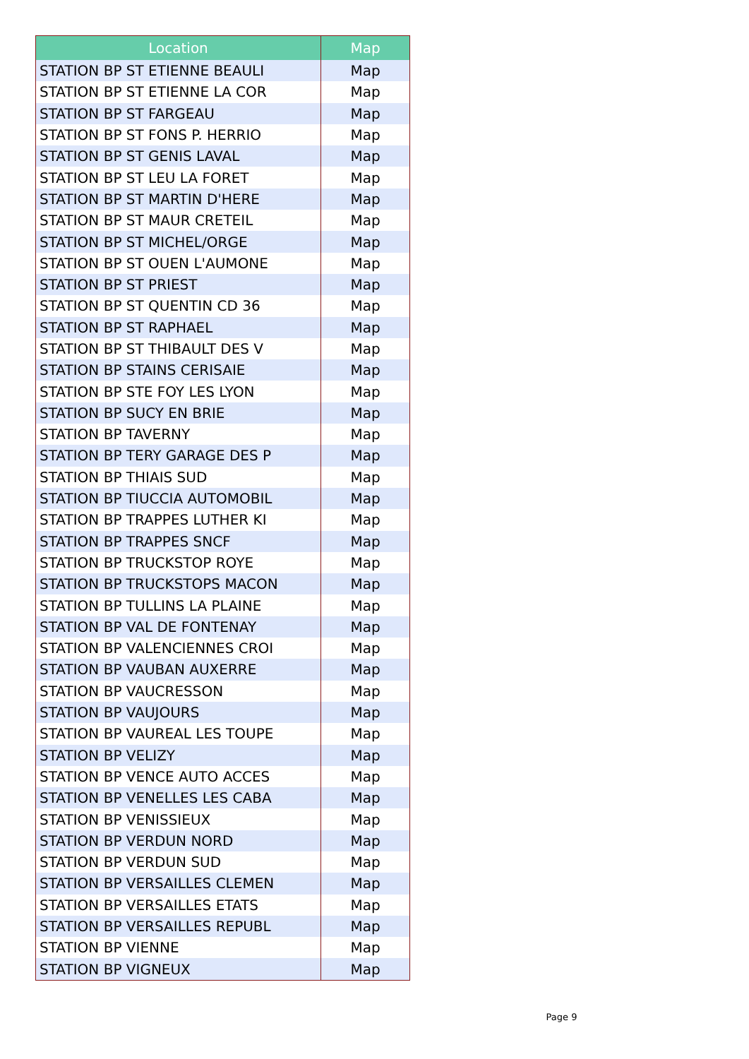| Location | Map |
| --- | --- |
| STATION BP ST ETIENNE BEAULI | Map |
| STATION BP ST ETIENNE LA COR | Map |
| STATION BP ST FARGEAU | Map |
| STATION BP ST FONS P. HERRIO | Map |
| STATION BP ST GENIS LAVAL | Map |
| STATION BP ST LEU LA FORET | Map |
| STATION BP ST MARTIN D'HERE | Map |
| STATION BP ST MAUR CRETEIL | Map |
| STATION BP ST MICHEL/ORGE | Map |
| STATION BP ST OUEN L'AUMONE | Map |
| STATION BP ST PRIEST | Map |
| STATION BP ST QUENTIN CD 36 | Map |
| STATION BP ST RAPHAEL | Map |
| STATION BP ST THIBAULT DES V | Map |
| STATION BP STAINS CERISAIE | Map |
| STATION BP STE FOY LES LYON | Map |
| STATION BP SUCY EN BRIE | Map |
| STATION BP TAVERNY | Map |
| STATION BP TERY GARAGE DES P | Map |
| STATION BP THIAIS SUD | Map |
| STATION BP TIUCCIA AUTOMOBIL | Map |
| STATION BP TRAPPES LUTHER KI | Map |
| STATION BP TRAPPES SNCF | Map |
| STATION BP TRUCKSTOP ROYE | Map |
| STATION BP TRUCKSTOPS MACON | Map |
| STATION BP TULLINS LA PLAINE | Map |
| STATION BP VAL DE FONTENAY | Map |
| STATION BP VALENCIENNES CROI | Map |
| STATION BP VAUBAN AUXERRE | Map |
| STATION BP VAUCRESSON | Map |
| STATION BP VAUJOURS | Map |
| STATION BP VAUREAL LES TOUPE | Map |
| STATION BP VELIZY | Map |
| STATION BP VENCE AUTO ACCES | Map |
| STATION BP VENELLES LES CABA | Map |
| STATION BP VENISSIEUX | Map |
| STATION BP VERDUN NORD | Map |
| STATION BP VERDUN SUD | Map |
| STATION BP VERSAILLES CLEMEN | Map |
| STATION BP VERSAILLES ETATS | Map |
| STATION BP VERSAILLES REPUBL | Map |
| STATION BP VIENNE | Map |
| STATION BP VIGNEUX | Map |
Page 9